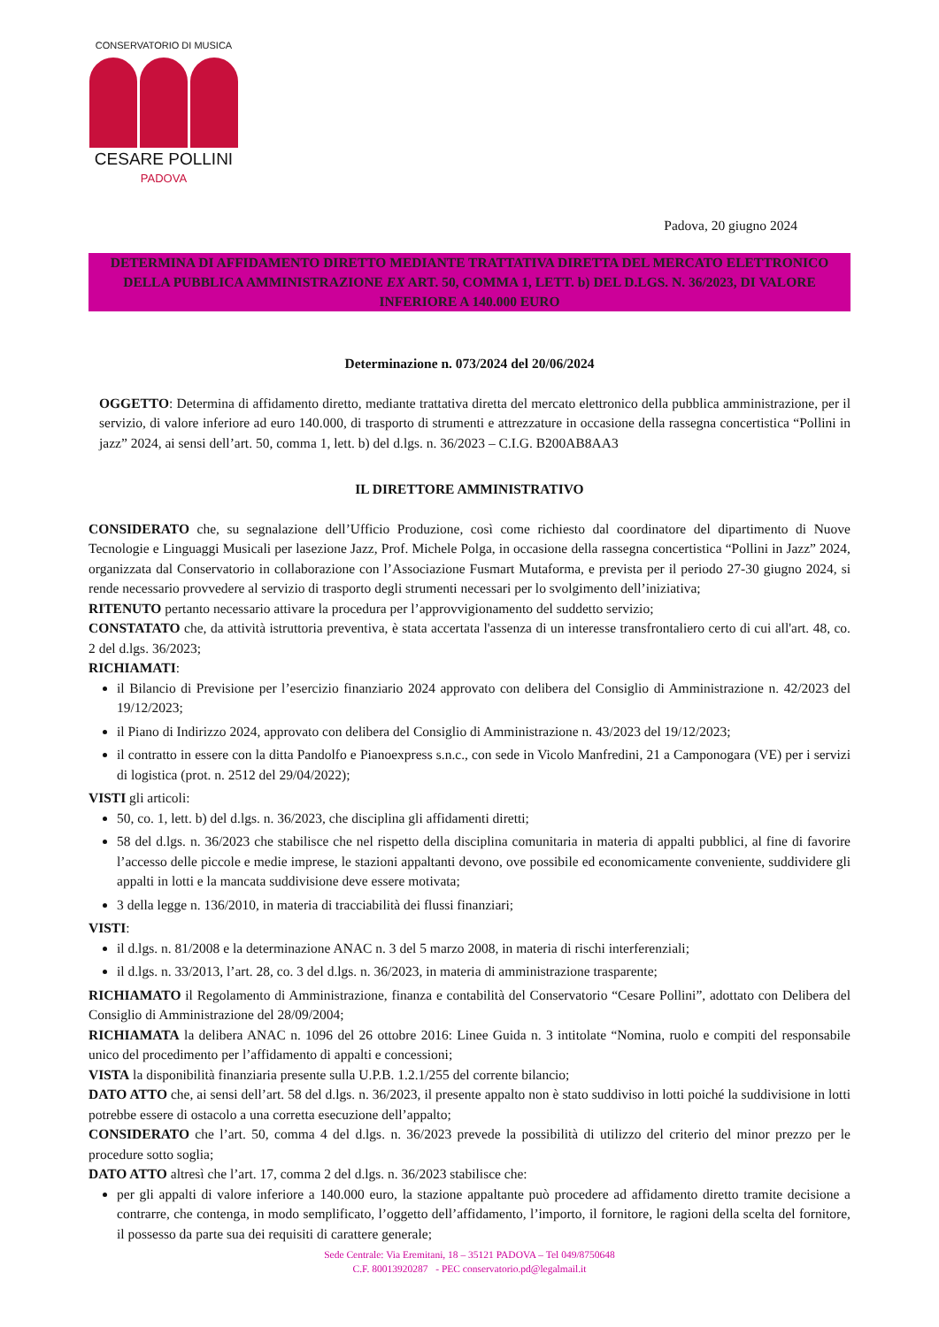CONSERVATORIO DI MUSICA
CESARE POLLINI
PADOVA
Padova, 20 giugno 2024
DETERMINA DI AFFIDAMENTO DIRETTO MEDIANTE TRATTATIVA DIRETTA DEL MERCATO ELETTRONICO DELLA PUBBLICA AMMINISTRAZIONE EX ART. 50, COMMA 1, LETT. b) DEL D.LGS. N. 36/2023, DI VALORE INFERIORE A 140.000 EURO
Determinazione n. 073/2024 del 20/06/2024
OGGETTO: Determina di affidamento diretto, mediante trattativa diretta del mercato elettronico della pubblica amministrazione, per il servizio, di valore inferiore ad euro 140.000, di trasporto di strumenti e attrezzature in occasione della rassegna concertistica “Pollini in jazz” 2024, ai sensi dell’art. 50, comma 1, lett. b) del d.lgs. n. 36/2023 – C.I.G. B200AB8AA3
IL DIRETTORE AMMINISTRATIVO
CONSIDERATO che, su segnalazione dell’Ufficio Produzione, così come richiesto dal coordinatore del dipartimento di Nuove Tecnologie e Linguaggi Musicali per lasezione Jazz, Prof. Michele Polga, in occasione della rassegna concertistica “Pollini in Jazz” 2024, organizzata dal Conservatorio in collaborazione con l’Associazione Fusmart Mutaforma, e prevista per il periodo 27-30 giugno 2024, si rende necessario provvedere al servizio di trasporto degli strumenti necessari per lo svolgimento dell’iniziativa;
RITENUTO pertanto necessario attivare la procedura per l’approvvigionamento del suddetto servizio;
CONSTATATO che, da attività istruttoria preventiva, è stata accertata l'assenza di un interesse transfrontaliero certo di cui all'art. 48, co. 2 del d.lgs. 36/2023;
RICHIAMATI:
il Bilancio di Previsione per l’esercizio finanziario 2024 approvato con delibera del Consiglio di Amministrazione n. 42/2023 del 19/12/2023;
il Piano di Indirizzo 2024, approvato con delibera del Consiglio di Amministrazione n. 43/2023 del 19/12/2023;
il contratto in essere con la ditta Pandolfo e Pianoexpress s.n.c., con sede in Vicolo Manfredini, 21 a Camponogara (VE) per i servizi di logistica (prot. n. 2512 del 29/04/2022);
VISTI gli articoli:
50, co. 1, lett. b) del d.lgs. n. 36/2023, che disciplina gli affidamenti diretti;
58 del d.lgs. n. 36/2023 che stabilisce che nel rispetto della disciplina comunitaria in materia di appalti pubblici, al fine di favorire l’accesso delle piccole e medie imprese, le stazioni appaltanti devono, ove possibile ed economicamente conveniente, suddividere gli appalti in lotti e la mancata suddivisione deve essere motivata;
3 della legge n. 136/2010, in materia di tracciabilità dei flussi finanziari;
VISTI:
il d.lgs. n. 81/2008 e la determinazione ANAC n. 3 del 5 marzo 2008, in materia di rischi interferenziali;
il d.lgs. n. 33/2013, l’art. 28, co. 3 del d.lgs. n. 36/2023, in materia di amministrazione trasparente;
RICHIAMATO il Regolamento di Amministrazione, finanza e contabilità del Conservatorio “Cesare Pollini”, adottato con Delibera del Consiglio di Amministrazione del 28/09/2004;
RICHIAMATA la delibera ANAC n. 1096 del 26 ottobre 2016: Linee Guida n. 3 intitolate “Nomina, ruolo e compiti del responsabile unico del procedimento per l’affidamento di appalti e concessioni;
VISTA la disponibilità finanziaria presente sulla U.P.B. 1.2.1/255 del corrente bilancio;
DATO ATTO che, ai sensi dell’art. 58 del d.lgs. n. 36/2023, il presente appalto non è stato suddiviso in lotti poiché la suddivisione in lotti potrebbe essere di ostacolo a una corretta esecuzione dell’appalto;
CONSIDERATO che l’art. 50, comma 4 del d.lgs. n. 36/2023 prevede la possibilità di utilizzo del criterio del minor prezzo per le procedure sotto soglia;
DATO ATTO altresì che l’art. 17, comma 2 del d.lgs. n. 36/2023 stabilisce che:
per gli appalti di valore inferiore a 140.000 euro, la stazione appaltante può procedere ad affidamento diretto tramite decisione a contrarre, che contenga, in modo semplificato, l’oggetto dell’affidamento, l’importo, il fornitore, le ragioni della scelta del fornitore, il possesso da parte sua dei requisiti di carattere generale;
Sede Centrale: Via Eremitani, 18 – 35121 PADOVA – Tel 049/8750648
C.F. 80013920287 - PEC conservatorio.pd@legalmail.it